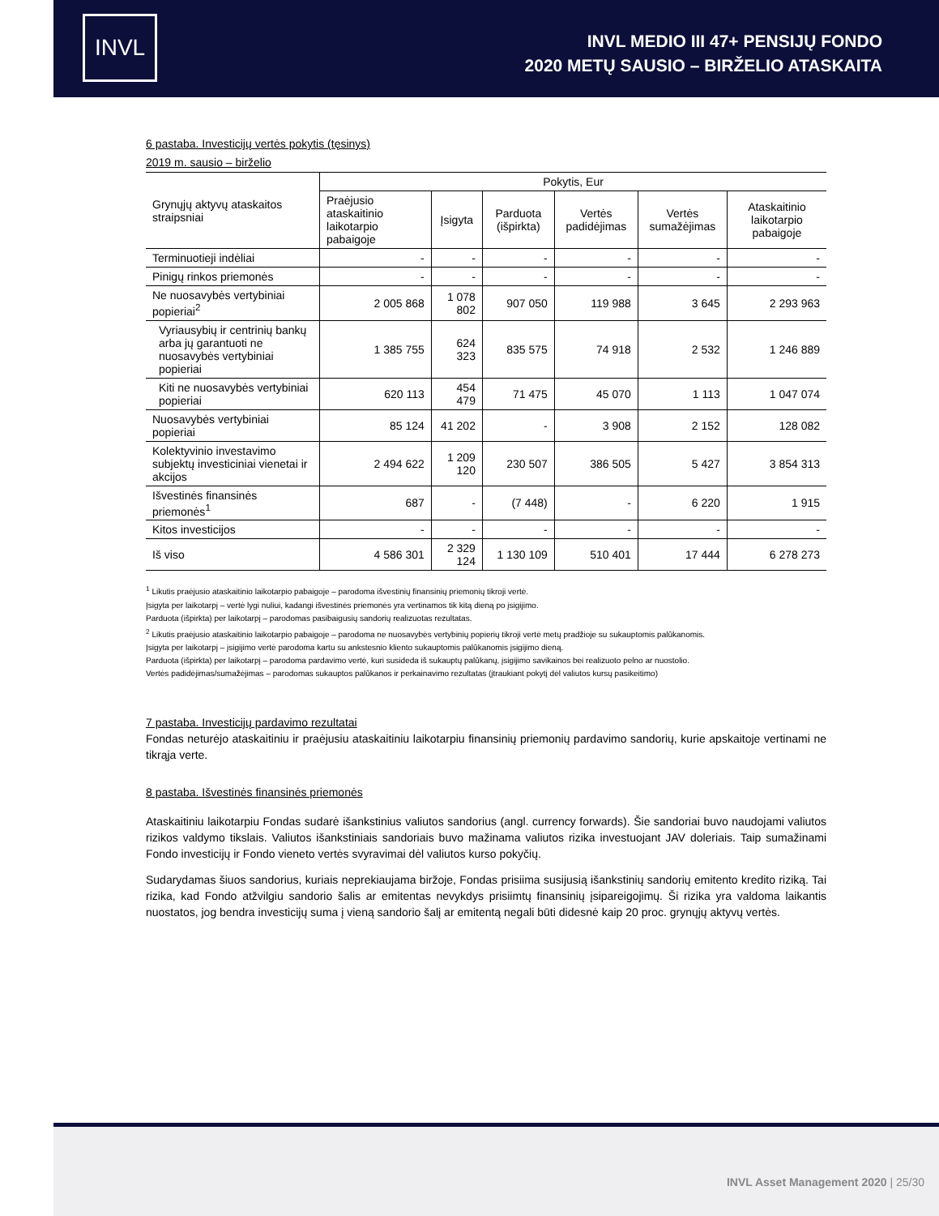INVL
INVL MEDIO III 47+ PENSIJŲ FONDO
2020 METŲ SAUSIO – BIRŽELIO ATASKAITA
6 pastaba. Investicijų vertės pokytis (tęsinys)
2019 m. sausio – birželio
| Grynųjų aktyvų ataskaitos straipsniai | Pokytis, Eur | | | | | |
| --- | --- | --- | --- | --- | --- | --- |
| | Praėjusio ataskaitinio laikotarpio pabaigoje | Įsigyta | Parduota (išpirkta) | Vertės padidėjimas | Vertės sumažėjimas | Ataskaitinio laikotarpio pabaigoje |
| Terminuotieji indėliai | - | - | - | - | - | - |
| Pinigų rinkos priemonės | - | - | - | - | - | - |
| Ne nuosavybės vertybiniai popieriai<sup>2</sup> | 2 005 868 | 1 078 802 | 907 050 | 119 988 | 3 645 | 2 293 963 |
| Vyriausybių ir centrinių bankų arba jų garantuoti ne nuosavybės vertybiniai popieriai | 1 385 755 | 624 323 | 835 575 | 74 918 | 2 532 | 1 246 889 |
| Kiti ne nuosavybės vertybiniai popieriai | 620 113 | 454 479 | 71 475 | 45 070 | 1 113 | 1 047 074 |
| Nuosavybės vertybiniai popieriai | 85 124 | 41 202 | - | 3 908 | 2 152 | 128 082 |
| Kolektyvinio investavimo subjektų investiciniai vienetai ir akcijos | 2 494 622 | 1 209 120 | 230 507 | 386 505 | 5 427 | 3 854 313 |
| Išvestinės finansinės priemonės<sup>1</sup> | 687 | - | (7 448) | - | 6 220 | 1 915 |
| Kitos investicijos | - | - | - | - | - | - |
| Iš viso | 4 586 301 | 2 329 124 | 1 130 109 | 510 401 | 17 444 | 6 278 273 |
<sup>1</sup> Likutis praėjusio ataskaitinio laikotarpio pabaigoje – parodoma išvestinių finansinių priemonių tikroji vertė.
Įsigyta per laikotarpį – vertė lygi nuliui, kadangi išvestinės priemonės yra vertinamos tik kitą dieną po įsigijimo.
Parduota (išpirkta) per laikotarpį – parodomas pasibaigusių sandorių realizuotas rezultatas.
<sup>2</sup> Likutis praėjusio ataskaitinio laikotarpio pabaigoje – parodoma ne nuosavybės vertybinių popierių tikroji vertė metų pradžioje su sukauptomis palūkanomis.
Įsigyta per laikotarpį – įsigijimo vertė parodoma kartu su ankstesnio kliento sukauptomis palūkanomis įsigijimo dieną.
Parduota (išpirkta) per laikotarpį – parodoma pardavimo vertė, kuri susideda iš sukauptų palūkanų, įsigijimo savikainos bei realizuoto pelno ar nuostolio.
Vertės padidėjimas/sumažėjimas – parodomas sukauptos palūkanos ir perkainavimo rezultatas (įtraukiant pokytį dėl valiutos kursų pasikeitimo)
7 pastaba. Investicijų pardavimo rezultatai
Fondas neturėjo ataskaitiniu ir praėjusiu ataskaitiniu laikotarpiu finansinių priemonių pardavimo sandorių, kurie apskaitoje vertinami ne tikrąja verte.
8 pastaba. Išvestinės finansinės priemonės
Ataskaitiniu laikotarpiu Fondas sudarė išankstinius valiutos sandorius (angl. currency forwards). Šie sandoriai buvo naudojami valiutos rizikos valdymo tikslais. Valiutos išankstiniais sandoriais buvo mažinama valiutos rizika investuojant JAV doleriais. Taip sumažinami Fondo investicijų ir Fondo vieneto vertės svyravimai dėl valiutos kurso pokyčių.
Sudarydamas šiuos sandorius, kuriais neprekiaujama biržoje, Fondas prisiima susijusią išankstinių sandorių emitento kredito riziką. Tai rizika, kad Fondo atžvilgiu sandorio šalis ar emitentas nevykdys prisiimtų finansinių įsipareigojimų. Ši rizika yra valdoma laikantis nuostatos, jog bendra investicijų suma į vieną sandorio šalį ar emitentą negali būti didesnė kaip 20 proc. grynųjų aktyvų vertės.
INVL Asset Management 2020 | 25/30